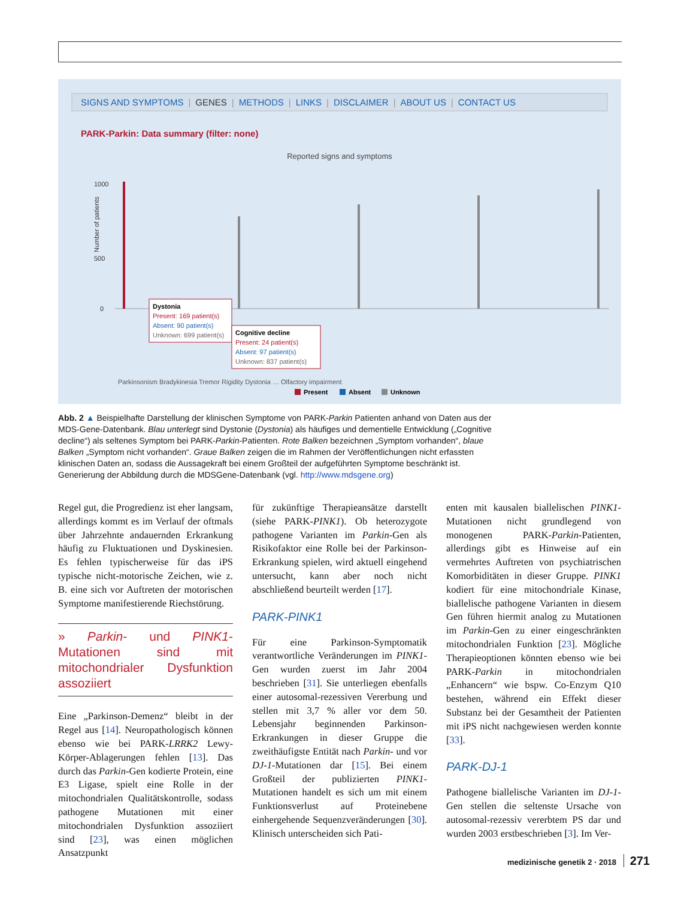SIGNS AND SYMPTOMS | GENES | METHODS | LINKS | DISCLAIMER | ABOUT US | CONTACT US
PARK-Parkin: Data summary (filter: none)
Reported signs and symptoms
1000
500
0
Number of patients
Dystonia
Present: 169 patient(s)
Absent: 90 patient(s)
Unknown: 699 patient(s)
Cognitive decline
Present: 24 patient(s)
Absent: 97 patient(s)
Unknown: 837 patient(s)
Parkinsonism Bradykinesia Tremor Rigidity Dystonia … Olfactory impairment
Present
Absent
Unknown
Abb. 2 ▲ Beispielhafte Darstellung der klinischen Symptome von PARK-Parkin Patienten anhand von Daten aus der MDS-Gene-Datenbank. Blau unterlegt sind Dystonie (Dystonia) als häufiges und dementielle Entwicklung („Cognitive decline“) als seltenes Symptom bei PARK-Parkin-Patienten. Rote Balken bezeichnen „Symptom vorhanden“, blaue Balken „Symptom nicht vorhanden“. Graue Balken zeigen die im Rahmen der Veröffentlichungen nicht erfassten klinischen Daten an, sodass die Aussagekraft bei einem Großteil der aufgeführten Symptome beschränkt ist. Generierung der Abbildung durch die MDSGene-Datenbank (vgl. http://www.mdsgene.org)
Regel gut, die Progredienz ist eher langsam, allerdings kommt es im Verlauf der oftmals über Jahrzehnte andauernden Erkrankung häufig zu Fluktuationen und Dyskinesien. Es fehlen typischerweise für das iPS typische nicht-motorische Zeichen, wie z. B. eine sich vor Auftreten der motorischen Symptome manifestierende Riechstörung.
» Parkin- und PINK1-Mutationen sind mit mitochondrialer Dysfunktion assoziiert
Eine „Parkinson-Demenz“ bleibt in der Regel aus [14]. Neuropathologisch können ebenso wie bei PARK-LRRK2 Lewy-Körper-Ablagerungen fehlen [13]. Das durch das Parkin-Gen kodierte Protein, eine E3 Ligase, spielt eine Rolle in der mitochondrialen Qualitätskontrolle, sodass pathogene Mutationen mit einer mitochondrialen Dysfunktion assoziiert sind [23], was einen möglichen Ansatzpunkt
für zukünftige Therapieansätze darstellt (siehe PARK-PINK1). Ob heterozygote pathogene Varianten im Parkin-Gen als Risikofaktor eine Rolle bei der Parkinson-Erkrankung spielen, wird aktuell eingehend untersucht, kann aber noch nicht abschließend beurteilt werden [17].
PARK-PINK1
Für eine Parkinson-Symptomatik verantwortliche Veränderungen im PINK1-Gen wurden zuerst im Jahr 2004 beschrieben [31]. Sie unterliegen ebenfalls einer autosomal-rezessiven Vererbung und stellen mit 3,7 % aller vor dem 50. Lebensjahr beginnenden Parkinson-Erkrankungen in dieser Gruppe die zweithäufigste Entität nach Parkin- und vor DJ-1-Mutationen dar [15]. Bei einem Großteil der publizierten PINK1-Mutationen handelt es sich um mit einem Funktionsverlust auf Proteinebene einhergehende Sequenzveränderungen [30]. Klinisch unterscheiden sich Pati-
enten mit kausalen biallelischen PINK1-Mutationen nicht grundlegend von monogenen PARK-Parkin-Patienten, allerdings gibt es Hinweise auf ein vermehrtes Auftreten von psychiatrischen Komorbiditäten in dieser Gruppe. PINK1 kodiert für eine mitochondriale Kinase, biallelische pathogene Varianten in diesem Gen führen hiermit analog zu Mutationen im Parkin-Gen zu einer eingeschränkten mitochondrialen Funktion [23]. Mögliche Therapieoptionen könnten ebenso wie bei PARK-Parkin in mitochondrialen „Enhancern“ wie bspw. Co-Enzym Q10 bestehen, während ein Effekt dieser Substanz bei der Gesamtheit der Patienten mit iPS nicht nachgewiesen werden konnte [33].
PARK-DJ-1
Pathogene biallelische Varianten im DJ-1-Gen stellen die seltenste Ursache von autosomal-rezessiv vererbtem PS dar und wurden 2003 erstbeschrieben [3]. Im Ver-
medizinische genetik 2 · 2018 271